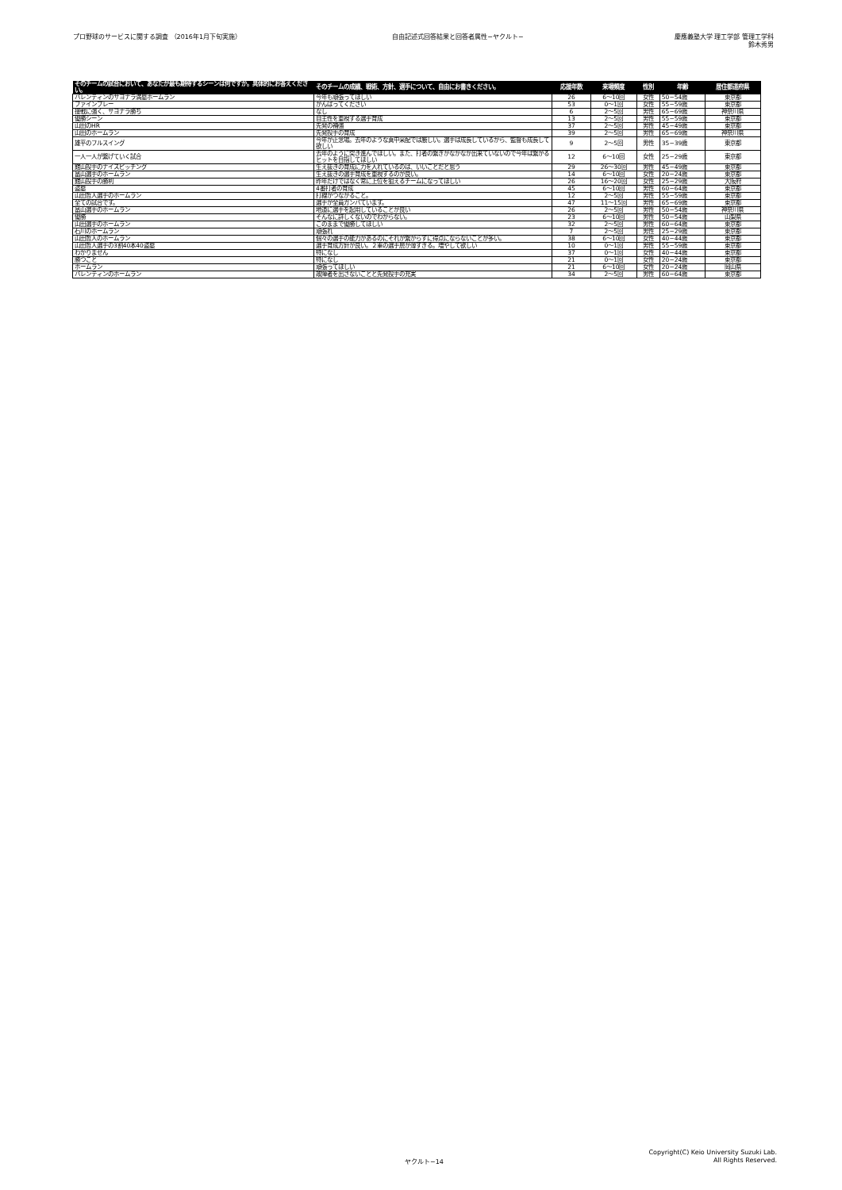プロ野球のサービスに関する調査 （2016年1月下旬実施）
自由記述式回答結果と回答者属性−ヤクルト−
慶應義塾大学 理工学部 管理工学科
鈴木秀男
| そのチームの試合において、あなたが最も期待するシーンは何ですか。具体的にお答えください。 | そのチームの成績、戦術、方針、選手について、自由にお書きください。 | 応援年数 | 来場頻度 | 性別 | 年齢 | 居住都道府県 |
| --- | --- | --- | --- | --- | --- | --- |
| バレンティンのサヨナラ満塁ホームラン | 今年も頑張ってほしい | 26 | 6〜10回 | 女性 | 50−54歳 | 東京都 |
| ファインプレー | がんばってください | 53 | 0〜1回 | 女性 | 55−59歳 | 東京都 |
| 接戦に強く、サヨナラ勝ち | なし | 6 | 2〜5回 | 男性 | 65−69歳 | 神奈川県 |
| 優勝シーン | 自主性を重視する選手育成 | 13 | 2〜5回 | 男性 | 55−59歳 | 東京都 |
| 山田のHR | 先発の補強 | 37 | 2〜5回 | 男性 | 45−49歳 | 東京都 |
| 山田のホームラン | 先発投手の育成 | 39 | 2〜5回 | 男性 | 65−69歳 | 神奈川県 |
| 雄平のフルスイング | 今年が正念場。去年のような真中采配では厳しい。選手は成長しているから、監督も成長して欲しい | 9 | 2〜5回 | 男性 | 35−39歳 | 東京都 |
| 一人一人が繋げていく試合 | 去年のように突き進んでほしい。また、打者の繋ぎがなかなか出来ていないので今年は繋がるヒットを目指してほしい | 12 | 6〜10回 | 女性 | 25−29歳 | 東京都 |
| 館山投手のナイスピッチング | 生え抜きの育成に力を入れているのは、いいことだと思う | 29 | 26〜30回 | 男性 | 45−49歳 | 東京都 |
| 畠山選手のホームラン | 生え抜きの選手育成を重視するのが良い。 | 14 | 6〜10回 | 女性 | 20−24歳 | 東京都 |
| 館山投手の勝利 | 昨年だけではなく常に上位を狙えるチームになってほしい | 26 | 16〜20回 | 女性 | 25−29歳 | 大阪府 |
| 盗塁 | 4番打者の育成 | 45 | 6〜10回 | 男性 | 60−64歳 | 東京都 |
| 山田哲人選手のホームラン | 打線がつながること。 | 12 | 2〜5回 | 男性 | 55−59歳 | 東京都 |
| 全ての試合です。 | 選手が全員ガンバています。 | 47 | 11〜15回 | 男性 | 65−69歳 | 東京都 |
| 畠山選手のホームラン | 地道に選手を起用していることが良い | 26 | 2〜5回 | 男性 | 50−54歳 | 神奈川県 |
| 優勝 | そんなに詳しくないのでわからない。 | 23 | 6〜10回 | 男性 | 50−54歳 | 山梨県 |
| 山田選手のホームラン | このままで優勝してほしい | 32 | 2〜5回 | 男性 | 60−64歳 | 東京都 |
| 石川のホームラン | 頑張れ | 7 | 2〜5回 | 男性 | 25−29歳 | 東京都 |
| 山田哲人のホームラン | 個々の選手の能力があるのにそれが繋がらずに得点にならないことが多い。 | 38 | 6〜10回 | 女性 | 40−44歳 | 東京都 |
| 山田哲人選手の3割40本40盗塁 | 選手育成方針が良い。２軍の選手層が薄すぎる。増やして欲しい | 10 | 0〜1回 | 男性 | 55−59歳 | 東京都 |
| わかりません | 特になし | 37 | 0〜1回 | 女性 | 40−44歳 | 東京都 |
| 勝つこと | 特になし | 21 | 0〜1回 | 女性 | 20−24歳 | 東京都 |
| ホームラン | 頑張ってほしい | 21 | 6〜10回 | 女性 | 20−24歳 | 岡山県 |
| バレンティンのホームラン | 故障者を出さないことと先発投手の充実 | 34 | 2〜5回 | 男性 | 60−64歳 | 東京都 |
ヤクルト−14
Copyright(C) Keio University Suzuki Lab.
All Rights Reserved.